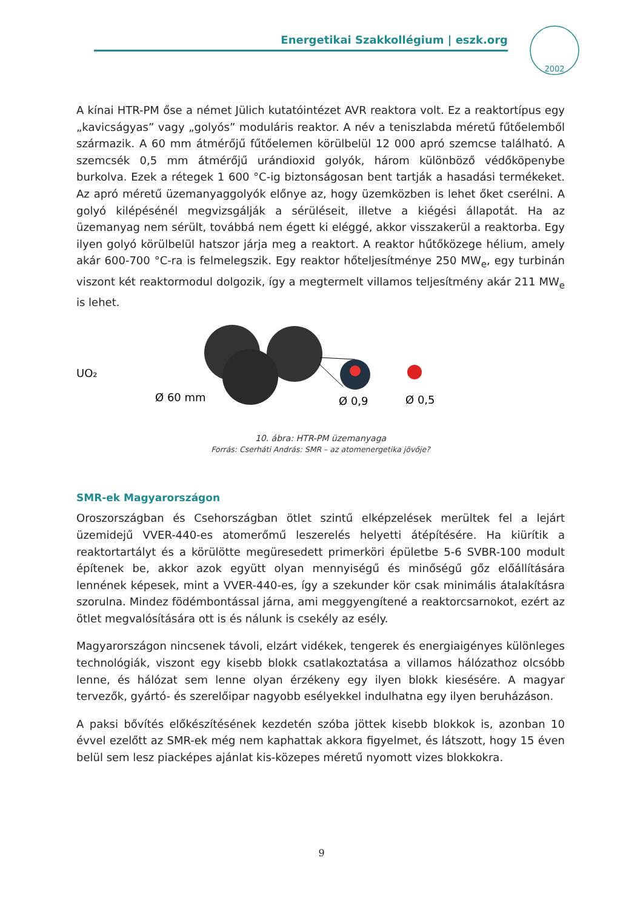Energetikai Szakkollégium | eszk.org
2002
A kínai HTR-PM őse a német Jülich kutatóintézet AVR reaktora volt. Ez a reaktortípus egy „kavicságyas” vagy „golyós” moduláris reaktor. A név a teniszlabda méretű fűtőelemből származik. A 60 mm átmérőjű fűtőelemen körülbelül 12 000 apró szemcse található. A szemcsék 0,5 mm átmérőjű urándioxid golyók, három különböző védőköpenybe burkolva. Ezek a rétegek 1 600 °C-ig biztonságosan bent tartják a hasadási termékeket. Az apró méretű üzemanyaggolyók előnye az, hogy üzemközben is lehet őket cserélni. A golyó kilépésénél megvizsgálják a sérüléseit, illetve a kiégési állapotát. Ha az üzemanyag nem sérült, továbbá nem égett ki eléggé, akkor visszakerül a reaktorba. Egy ilyen golyó körülbelül hatszor járja meg a reaktort. A reaktor hűtőközege hélium, amely akár 600-700 °C-ra is felmelegszik. Egy reaktor hőteljesítménye 250 MW<sub>e</sub>, egy turbinán viszont két reaktormodul dolgozik, így a megtermelt villamos teljesítmény akár 211 MW<sub>e</sub> is lehet.
UO₂
Ø 60 mm
Ø 0,9
Ø 0,5
10. ábra: HTR-PM üzemanyaga
Forrás: Cserháti András: SMR – az atomenergetika jövője?
SMR-ek Magyarországon
Oroszországban és Csehországban ötlet szintű elképzelések merültek fel a lejárt üzemidejű VVER-440-es atomerőmű leszerelés helyetti átépítésére. Ha kiürítik a reaktortartályt és a körülötte megüresedett primerköri épületbe 5-6 SVBR-100 modult építenek be, akkor azok együtt olyan mennyiségű és minőségű gőz előállítására lennének képesek, mint a VVER-440-es, így a szekunder kör csak minimális átalakításra szorulna. Mindez födémbontással járna, ami meggyengítené a reaktorcsarnokot, ezért az ötlet megvalósítására ott is és nálunk is csekély az esély.
Magyarországon nincsenek távoli, elzárt vidékek, tengerek és energiaigényes különleges technológiák, viszont egy kisebb blokk csatlakoztatása a villamos hálózathoz olcsóbb lenne, és hálózat sem lenne olyan érzékeny egy ilyen blokk kiesésére. A magyar tervezők, gyártó- és szerelőipar nagyobb esélyekkel indulhatna egy ilyen beruházáson.
A paksi bővítés előkészítésének kezdetén szóba jöttek kisebb blokkok is, azonban 10 évvel ezelőtt az SMR-ek még nem kaphattak akkora figyelmet, és látszott, hogy 15 éven belül sem lesz piacképes ajánlat kis-közepes méretű nyomott vizes blokkokra.
9